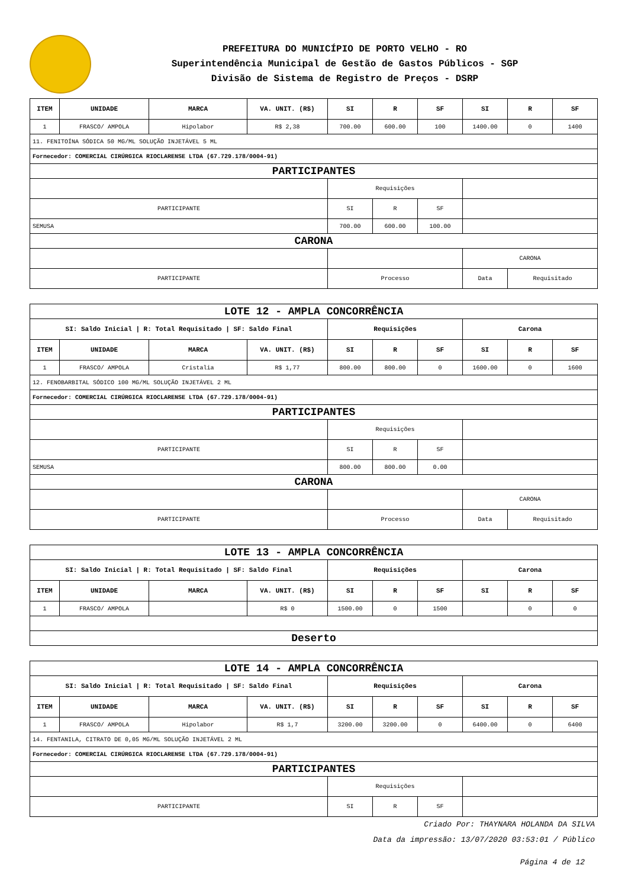PREFEITURA DO MUNICÍPIO DE PORTO VELHO - RO
Superintendência Municipal de Gestão de Gastos Públicos - SGP
Divisão de Sistema de Registro de Preços - DSRP
| ITEM | UNIDADE | MARCA | VA. UNIT. (R$) | SI | R | SF | SI | R | SF |
| --- | --- | --- | --- | --- | --- | --- | --- | --- | --- |
| 1 | FRASCO/ AMPOLA | Hipolabor | R$ 2,38 | 700.00 | 600.00 | 100 | 1400.00 | 0 | 1400 |
| 11. FENITOÍNA SÓDICA 50 MG/ML SOLUÇÃO INJETÁVEL 5 ML | | | | | | | | | |
| Fornecedor: COMERCIAL CIRÚRGICA RIOCLARENSE LTDA (67.729.178/0004-91) | | | | | | | | | |
| PARTICIPANTES | | | | | | | | | |
| | | | | Requisições | | | | | |
| PARTICIPANTE | | | | SI | R | SF | | | |
| SEMUSA | | | | 700.00 | 600.00 | 100.00 | | | |
| CARONA | | | | | | | | | |
| | | | | | | | CARONA | | |
| PARTICIPANTE | | | | Processo | | | Data | Requisitado | |
| LOTE 12 - AMPLA CONCORRÊNCIA | | | | | | | | | |
| SI: Saldo Inicial / R: Total Requisitado / SF: Saldo Final | | | | Requisições | | | Carona | | |
| ITEM | UNIDADE | MARCA | VA. UNIT. (R$) | SI | R | SF | SI | R | SF |
| 1 | FRASCO/ AMPOLA | Cristalia | R$ 1,77 | 800.00 | 800.00 | 0 | 1600.00 | 0 | 1600 |
| 12. FENOBARBITAL SÓDICO 100 MG/ML SOLUÇÃO INJETÁVEL 2 ML | | | | | | | | | |
| Fornecedor: COMERCIAL CIRÚRGICA RIOCLARENSE LTDA (67.729.178/0004-91) | | | | | | | | | |
| PARTICIPANTES | | | | | | | | | |
| | | | | Requisições | | | | | |
| PARTICIPANTE | | | | SI | R | SF | | | |
| SEMUSA | | | | 800.00 | 800.00 | 0.00 | | | |
| CARONA | | | | | | | | | |
| | | | | | | | CARONA | | |
| PARTICIPANTE | | | | Processo | | | Data | Requisitado | |
| LOTE 13 - AMPLA CONCORRÊNCIA | | | | | | | | | |
| SI: Saldo Inicial / R: Total Requisitado / SF: Saldo Final | | | | Requisições | | | Carona | | |
| ITEM | UNIDADE | MARCA | VA. UNIT. (R$) | SI | R | SF | SI | R | SF |
| 1 | FRASCO/ AMPOLA | | R$ 0 | 1500.00 | 0 | 1500 | | 0 | 0 |
| Deserto | | | | | | | | | |
| LOTE 14 - AMPLA CONCORRÊNCIA | | | | | | | | | |
| SI: Saldo Inicial / R: Total Requisitado / SF: Saldo Final | | | | Requisições | | | Carona | | |
| ITEM | UNIDADE | MARCA | VA. UNIT. (R$) | SI | R | SF | SI | R | SF |
| 1 | FRASCO/ AMPOLA | Hipolabor | R$ 1,7 | 3200.00 | 3200.00 | 0 | 6400.00 | 0 | 6400 |
| 14. FENTANILA, CITRATO DE 0,05 MG/ML SOLUÇÃO INJETÁVEL 2 ML | | | | | | | | | |
| Fornecedor: COMERCIAL CIRÚRGICA RIOCLARENSE LTDA (67.729.178/0004-91) | | | | | | | | | |
| PARTICIPANTES | | | | | | | | | |
| | | | | Requisições | | | | | |
| PARTICIPANTE | | | | SI | R | SF | | | |
Criado Por: THAYNARA HOLANDA DA SILVA
Data da impressão: 13/07/2020 03:53:01 / Público
Página 4 de 12